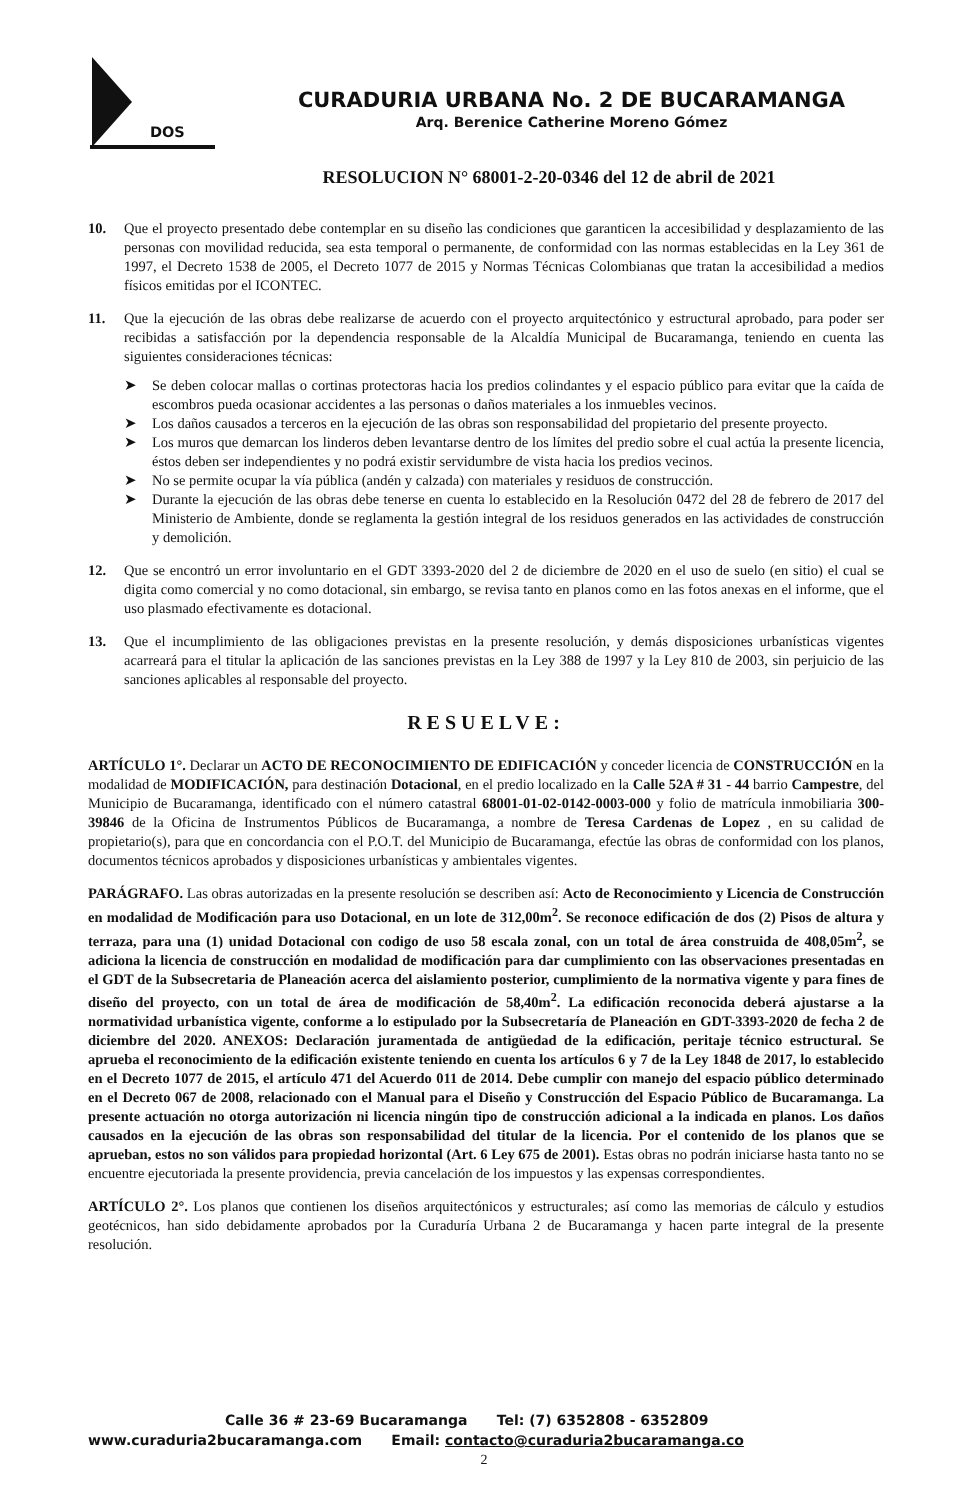DOS
CURADURIA URBANA No. 2 DE BUCARAMANGA
Arq. Berenice Catherine Moreno Gómez
RESOLUCION N° 68001-2-20-0346 del 12 de abril de 2021
10. Que el proyecto presentado debe contemplar en su diseño las condiciones que garanticen la accesibilidad y desplazamiento de las personas con movilidad reducida, sea esta temporal o permanente, de conformidad con las normas establecidas en la Ley 361 de 1997, el Decreto 1538 de 2005, el Decreto 1077 de 2015 y Normas Técnicas Colombianas que tratan la accesibilidad a medios físicos emitidas por el ICONTEC.
11. Que la ejecución de las obras debe realizarse de acuerdo con el proyecto arquitectónico y estructural aprobado, para poder ser recibidas a satisfacción por la dependencia responsable de la Alcaldía Municipal de Bucaramanga, teniendo en cuenta las siguientes consideraciones técnicas:
➤ Se deben colocar mallas o cortinas protectoras hacia los predios colindantes y el espacio público para evitar que la caída de escombros pueda ocasionar accidentes a las personas o daños materiales a los inmuebles vecinos.
➤ Los daños causados a terceros en la ejecución de las obras son responsabilidad del propietario del presente proyecto.
➤ Los muros que demarcan los linderos deben levantarse dentro de los límites del predio sobre el cual actúa la presente licencia, éstos deben ser independientes y no podrá existir servidumbre de vista hacia los predios vecinos.
➤ No se permite ocupar la vía pública (andén y calzada) con materiales y residuos de construcción.
➤ Durante la ejecución de las obras debe tenerse en cuenta lo establecido en la Resolución 0472 del 28 de febrero de 2017 del Ministerio de Ambiente, donde se reglamenta la gestión integral de los residuos generados en las actividades de construcción y demolición.
12. Que se encontró un error involuntario en el GDT 3393-2020 del 2 de diciembre de 2020 en el uso de suelo (en sitio) el cual se digita como comercial y no como dotacional, sin embargo, se revisa tanto en planos como en las fotos anexas en el informe, que el uso plasmado efectivamente es dotacional.
13. Que el incumplimiento de las obligaciones previstas en la presente resolución, y demás disposiciones urbanísticas vigentes acarreará para el titular la aplicación de las sanciones previstas en la Ley 388 de 1997 y la Ley 810 de 2003, sin perjuicio de las sanciones aplicables al responsable del proyecto.
RESUELVE:
ARTÍCULO 1°. Declarar un ACTO DE RECONOCIMIENTO DE EDIFICACIÓN y conceder licencia de CONSTRUCCIÓN en la modalidad de MODIFICACIÓN, para destinación Dotacional, en el predio localizado en la Calle 52A # 31 - 44 barrio Campestre, del Municipio de Bucaramanga, identificado con el número catastral 68001-01-02-0142-0003-000 y folio de matrícula inmobiliaria 300-39846 de la Oficina de Instrumentos Públicos de Bucaramanga, a nombre de Teresa Cardenas de Lopez , en su calidad de propietario(s), para que en concordancia con el P.O.T. del Municipio de Bucaramanga, efectúe las obras de conformidad con los planos, documentos técnicos aprobados y disposiciones urbanísticas y ambientales vigentes.
PARÁGRAFO. Las obras autorizadas en la presente resolución se describen así: Acto de Reconocimiento y Licencia de Construcción en modalidad de Modificación para uso Dotacional, en un lote de 312,00m<sup>2</sup>. Se reconoce edificación de dos (2) Pisos de altura y terraza, para una (1) unidad Dotacional con codigo de uso 58 escala zonal, con un total de área construida de 408,05m<sup>2</sup>, se adiciona la licencia de construcción en modalidad de modificación para dar cumplimiento con las observaciones presentadas en el GDT de la Subsecretaria de Planeación acerca del aislamiento posterior, cumplimiento de la normativa vigente y para fines de diseño del proyecto, con un total de área de modificación de 58,40m<sup>2</sup>. La edificación reconocida deberá ajustarse a la normatividad urbanística vigente, conforme a lo estipulado por la Subsecretaría de Planeación en GDT-3393-2020 de fecha 2 de diciembre del 2020. ANEXOS: Declaración juramentada de antigüedad de la edificación, peritaje técnico estructural. Se aprueba el reconocimiento de la edificación existente teniendo en cuenta los artículos 6 y 7 de la Ley 1848 de 2017, lo establecido en el Decreto 1077 de 2015, el artículo 471 del Acuerdo 011 de 2014. Debe cumplir con manejo del espacio público determinado en el Decreto 067 de 2008, relacionado con el Manual para el Diseño y Construcción del Espacio Público de Bucaramanga. La presente actuación no otorga autorización ni licencia ningún tipo de construcción adicional a la indicada en planos. Los daños causados en la ejecución de las obras son responsabilidad del titular de la licencia. Por el contenido de los planos que se aprueban, estos no son válidos para propiedad horizontal (Art. 6 Ley 675 de 2001). Estas obras no podrán iniciarse hasta tanto no se encuentre ejecutoriada la presente providencia, previa cancelación de los impuestos y las expensas correspondientes.
ARTÍCULO 2°. Los planos que contienen los diseños arquitectónicos y estructurales; así como las memorias de cálculo y estudios geotécnicos, han sido debidamente aprobados por la Curaduría Urbana 2 de Bucaramanga y hacen parte integral de la presente resolución.
Calle 36 # 23-69 Bucaramanga Tel: (7) 6352808 - 6352809
www.curaduria2bucaramanga.com Email: contacto@curaduria2bucaramanga.co
2